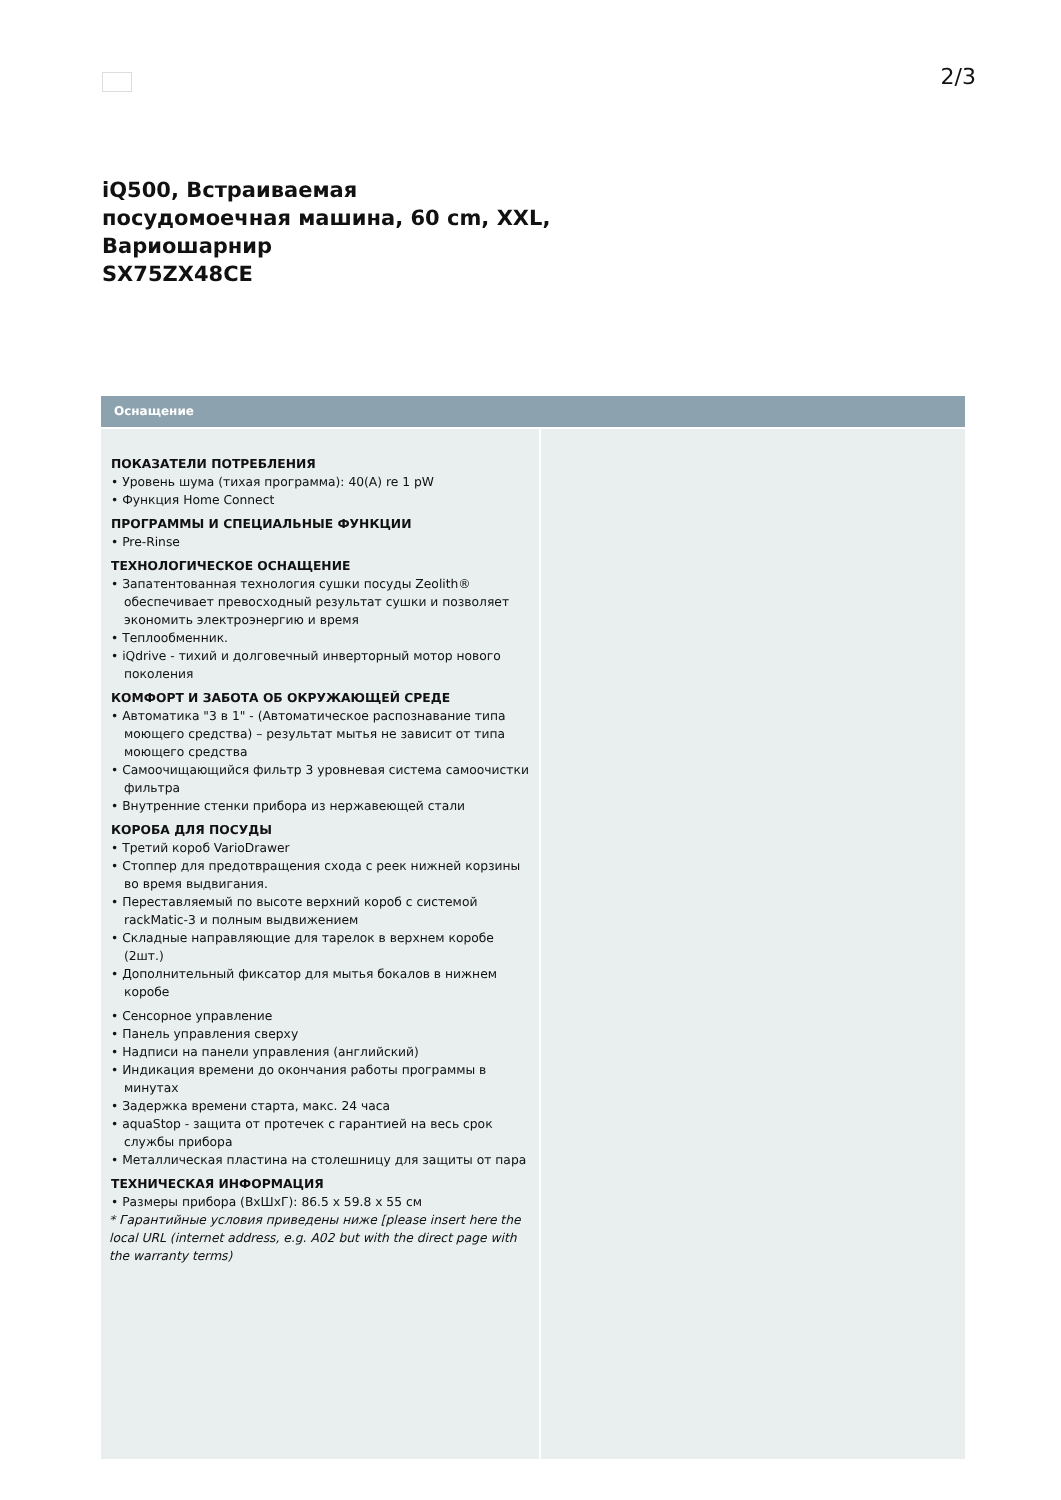2/3
iQ500, Встраиваемая
посудомоечная машина, 60 cm, XXL,
Вариошарнир
SX75ZX48CE
Оснащение
ПОКАЗАТЕЛИ ПОТРЕБЛЕНИЯ
• Уровень шума (тихая программа): 40(A) re 1 pW
• Функция Home Connect
ПРОГРАММЫ И СПЕЦИАЛЬНЫЕ ФУНКЦИИ
• Pre-Rinse
ТЕХНОЛОГИЧЕСКОЕ ОСНАЩЕНИЕ
• Запатентованная технология сушки посуды Zeolith® обеспечивает превосходный результат сушки и позволяет экономить электроэнергию и время
• Теплообменник.
• iQdrive - тихий и долговечный инверторный мотор нового поколения
КОМФОРТ И ЗАБОТА ОБ ОКРУЖАЮЩЕЙ СРЕДЕ
• Автоматика "3 в 1" - (Автоматическое распознавание типа моющего средства) – результат мытья не зависит от типа моющего средства
• Самоочищающийся фильтр 3 уровневая система самоочистки фильтра
• Внутренние стенки прибора из нержавеющей стали
КОРОБА ДЛЯ ПОСУДЫ
• Третий короб VarioDrawer
• Стоппер для предотвращения схода с реек нижней корзины во время выдвигания.
• Переставляемый по высоте верхний короб с системой rackMatic-3 и полным выдвижением
• Складные направляющие для тарелок в верхнем коробе (2шт.)
• Дополнительный фиксатор для мытья бокалов в нижнем коробе
• Сенсорное управление
• Панель управления сверху
• Надписи на панели управления (английский)
• Индикация времени до окончания работы программы в минутах
• Задержка времени старта, макс. 24 часа
• aquaStop - защита от протечек с гарантией на весь срок службы прибора
• Металлическая пластина на столешницу для защиты от пара
ТЕХНИЧЕСКАЯ ИНФОРМАЦИЯ
• Размеры прибора (ВхШхГ): 86.5 x 59.8 x 55 см
* Гарантийные условия приведены ниже [please insert here the local URL (internet address, e.g. A02 but with the direct page with the warranty terms)